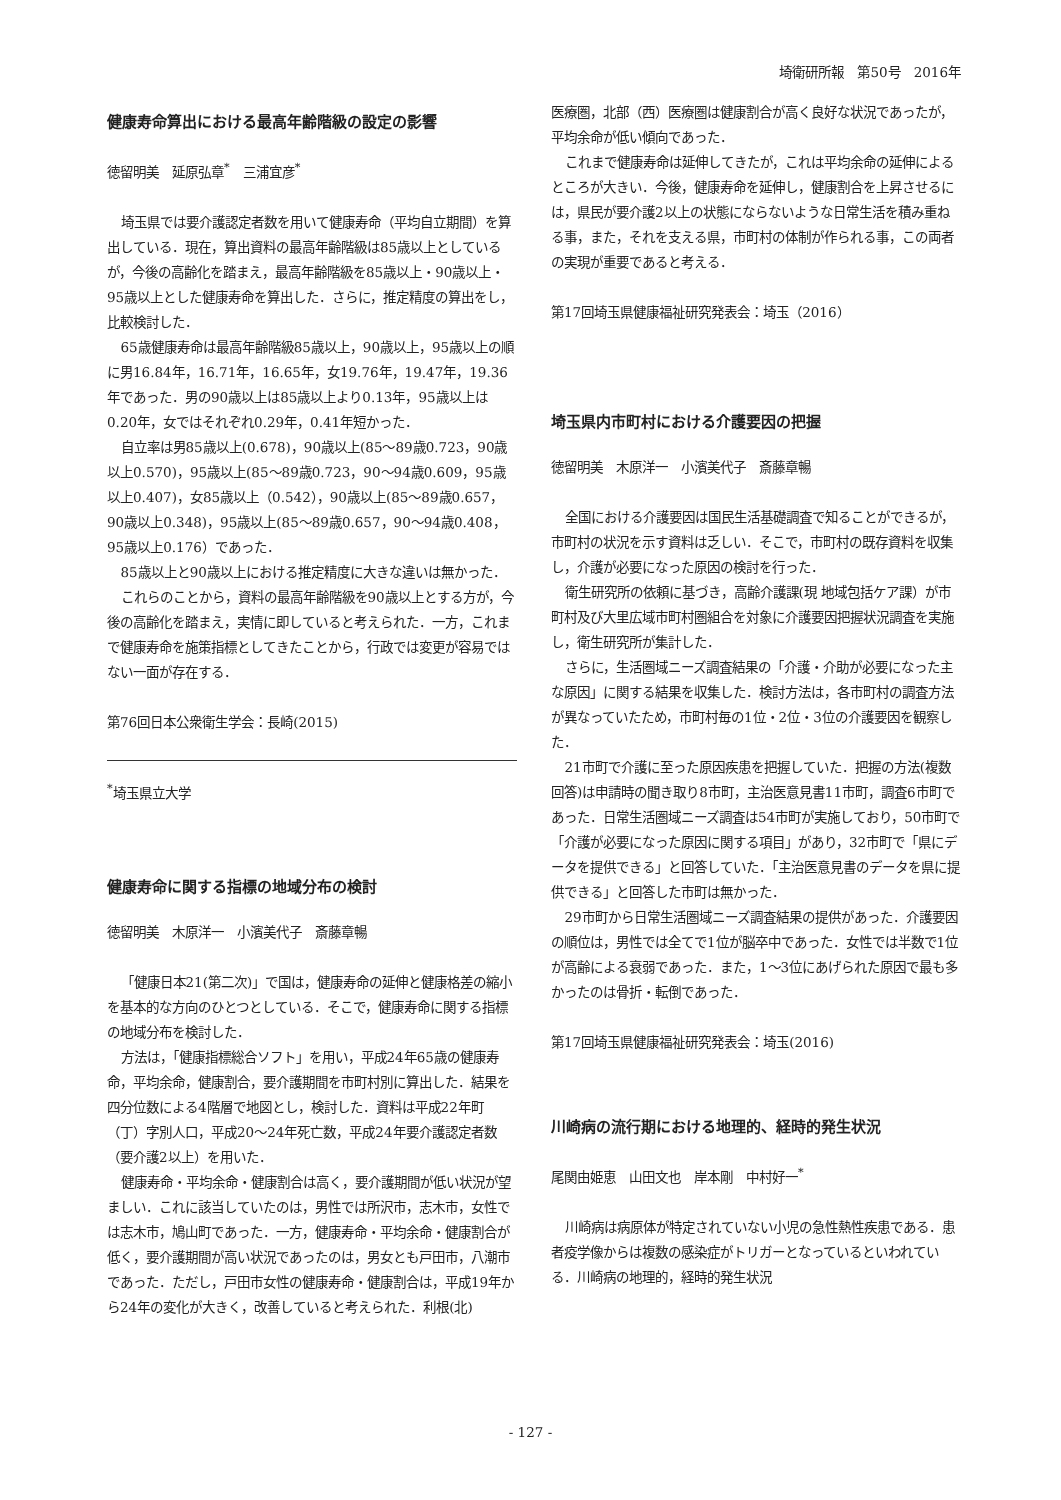埼衛研所報　第50号　2016年
健康寿命算出における最高年齢階級の設定の影響
徳留明美　延原弘章<sup>*</sup>　三浦宜彦<sup>*</sup>
埼玉県では要介護認定者数を用いて健康寿命（平均自立期間）を算出している．現在，算出資料の最高年齢階級は85歳以上としているが，今後の高齢化を踏まえ，最高年齢階級を85歳以上・90歳以上・95歳以上とした健康寿命を算出した．さらに，推定精度の算出をし，比較検討した．
65歳健康寿命は最高年齢階級85歳以上，90歳以上，95歳以上の順に男16.84年，16.71年，16.65年，女19.76年，19.47年，19.36年であった．男の90歳以上は85歳以上より0.13年，95歳以上は0.20年，女ではそれぞれ0.29年，0.41年短かった．
自立率は男85歳以上(0.678)，90歳以上(85〜89歳0.723，90歳以上0.570)，95歳以上(85〜89歳0.723，90〜94歳0.609，95歳以上0.407)，女85歳以上（0.542），90歳以上(85〜89歳0.657，90歳以上0.348)，95歳以上(85〜89歳0.657，90〜94歳0.408，95歳以上0.176）であった．
85歳以上と90歳以上における推定精度に大きな違いは無かった．
これらのことから，資料の最高年齢階級を90歳以上とする方が，今後の高齢化を踏まえ，実情に即していると考えられた．一方，これまで健康寿命を施策指標としてきたことから，行政では変更が容易ではない一面が存在する．
第76回日本公衆衛生学会：長崎(2015)
<sup>*</sup> 埼玉県立大学
健康寿命に関する指標の地域分布の検討
徳留明美　木原洋一　小濱美代子　斎藤章暢
「健康日本21(第二次)」で国は，健康寿命の延伸と健康格差の縮小を基本的な方向のひとつとしている．そこで，健康寿命に関する指標の地域分布を検討した．
方法は，「健康指標総合ソフト」を用い，平成24年65歳の健康寿命，平均余命，健康割合，要介護期間を市町村別に算出した．結果を四分位数による4階層で地図とし，検討した．資料は平成22年町（丁）字別人口，平成20〜24年死亡数，平成24年要介護認定者数（要介護2以上）を用いた．
健康寿命・平均余命・健康割合は高く，要介護期間が低い状況が望ましい．これに該当していたのは，男性では所沢市，志木市，女性では志木市，鳩山町であった．一方，健康寿命・平均余命・健康割合が低く，要介護期間が高い状況であったのは，男女とも戸田市，八潮市であった．ただし，戸田市女性の健康寿命・健康割合は，平成19年から24年の変化が大きく，改善していると考えられた．利根(北)
医療圏，北部（西）医療圏は健康割合が高く良好な状況であったが，平均余命が低い傾向であった．
これまで健康寿命は延伸してきたが，これは平均余命の延伸によるところが大きい．今後，健康寿命を延伸し，健康割合を上昇させるには，県民が要介護2以上の状態にならないような日常生活を積み重ねる事，また，それを支える県，市町村の体制が作られる事，この両者の実現が重要であると考える．
第17回埼玉県健康福祉研究発表会：埼玉（2016）
埼玉県内市町村における介護要因の把握
徳留明美　木原洋一　小濱美代子　斎藤章暢
全国における介護要因は国民生活基礎調査で知ることができるが，市町村の状況を示す資料は乏しい．そこで，市町村の既存資料を収集し，介護が必要になった原因の検討を行った．
衛生研究所の依頼に基づき，高齢介護課(現 地域包括ケア課）が市町村及び大里広域市町村圏組合を対象に介護要因把握状況調査を実施し，衛生研究所が集計した．
さらに，生活圏域ニーズ調査結果の「介護・介助が必要になった主な原因」に関する結果を収集した．検討方法は，各市町村の調査方法が異なっていたため，市町村毎の1位・2位・3位の介護要因を観察した．
21市町で介護に至った原因疾患を把握していた．把握の方法(複数回答)は申請時の聞き取り8市町，主治医意見書11市町，調査6市町であった．日常生活圏域ニーズ調査は54市町が実施しており，50市町で「介護が必要になった原因に関する項目」があり，32市町で「県にデータを提供できる」と回答していた．「主治医意見書のデータを県に提供できる」と回答した市町は無かった．
29市町から日常生活圏域ニーズ調査結果の提供があった．介護要因の順位は，男性では全てで1位が脳卒中であった．女性では半数で1位が高齢による衰弱であった．また，1〜3位にあげられた原因で最も多かったのは骨折・転倒であった．
第17回埼玉県健康福祉研究発表会：埼玉(2016)
川崎病の流行期における地理的、経時的発生状況
尾関由姫恵　山田文也　岸本剛　中村好一<sup>*</sup>
川崎病は病原体が特定されていない小児の急性熱性疾患である．患者疫学像からは複数の感染症がトリガーとなっているといわれている．川崎病の地理的，経時的発生状況
- 127 -